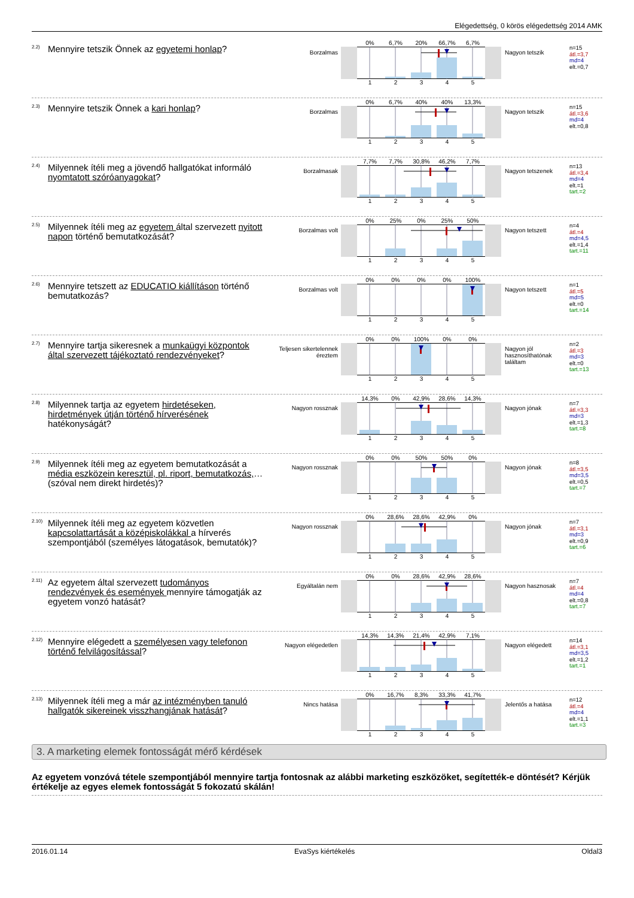Elégedettség, 0 körös elégedettség 2014 AMK
2.2)
Mennyire tetszik Önnek az egyetemi honlap?
Borzalmas
0% 6,7% 20% 66,7% 6,7%
12345
Nagyon tetszik
n=15
átl.=3,7
md=4
elt.=0,7
2.3)
Mennyire tetszik Önnek a kari honlap?
Borzalmas
0% 6,7% 40% 40% 13,3%
12345
Nagyon tetszik
n=15
átl.=3,6
md=4
elt.=0,8
2.4)
Milyennek ítéli meg a jövendő hallgatókat informáló nyomtatott szóróanyagokat?
Borzalmasak
7,7% 7,7% 30,8% 46,2% 7,7%
12345
Nagyon tetszenek
n=13
átl.=3,4
md=4
elt.=1
tart.=2
2.5)
Milyennek ítéli meg az egyetem által szervezett nyitott napon történő bemutatkozását?
Borzalmas volt
0% 25% 0% 25% 50%
12345
Nagyon tetszett
n=4
átl.=4
md=4,5
elt.=1,4
tart.=11
2.6)
Mennyire tetszett az EDUCATIO kiállításon történő bemutatkozás?
Borzalmas volt
0% 0% 0% 0% 100%
12345
Nagyon tetszett
n=1
átl.=5
md=5
elt.=0
tart.=14
2.7)
Mennyire tartja sikeresnek a munkaügyi központok által szervezett tájékoztató rendezvényeket?
Teljesen sikertelennek éreztem
0% 0% 100% 0% 0%
12345
Nagyon jól hasznosíthatónak találtam
n=2
átl.=3
md=3
elt.=0
tart.=13
2.8)
Milyennek tartja az egyetem hirdetéseken, hirdetmények útján történő hírverésének hatékonyságát?
Nagyon rossznak
14,3% 0% 42,9% 28,6% 14,3%
12345
Nagyon jónak
n=7
átl.=3,3
md=3
elt.=1,3
tart.=8
2.9)
Milyennek ítéli meg az egyetem bemutatkozását a média eszközein keresztül, pl. riport, bemutatkozás,… (szóval nem direkt hirdetés)?
Nagyon rossznak
0% 0% 50% 50% 0%
12345
Nagyon jónak
n=8
átl.=3,5
md=3,5
elt.=0,5
tart.=7
2.10)
Milyennek ítéli meg az egyetem közvetlen kapcsolattartását a középiskolákkal a hírverés szempontjából (személyes látogatások, bemutatók)?
Nagyon rossznak
0% 28,6% 28,6% 42,9% 0%
12345
Nagyon jónak
n=7
átl.=3,1
md=3
elt.=0,9
tart.=6
2.11)
Az egyetem által szervezett tudományos rendezvények és események mennyire támogatják az egyetem vonzó hatását?
Egyáltalán nem
0% 0% 28,6% 42,9% 28,6%
12345
Nagyon hasznosak
n=7
átl.=4
md=4
elt.=0,8
tart.=7
2.12)
Mennyire elégedett a személyesen vagy telefonon történő felvilágosítással?
Nagyon elégedetlen
14,3% 14,3% 21,4% 42,9% 7,1%
12345
Nagyon elégedett
n=14
átl.=3,1
md=3,5
elt.=1,2
tart.=1
2.13)
Milyennek ítéli meg a már az intézményben tanuló hallgatók sikereinek visszhangjának hatását?
Nincs hatása
0% 16,7% 8,3% 33,3% 41,7%
12345
Jelentős a hatása
n=12
átl.=4
md=4
elt.=1,1
tart.=3
3. A marketing elemek fontosságát mérő kérdések
Az egyetem vonzóvá tétele szempontjából mennyire tartja fontosnak az alábbi marketing eszközöket, segítették-e döntését? Kérjük értékelje az egyes elemek fontosságát 5 fokozatú skálán!
2016.01.14 EvaSys kiértékelés Oldal3